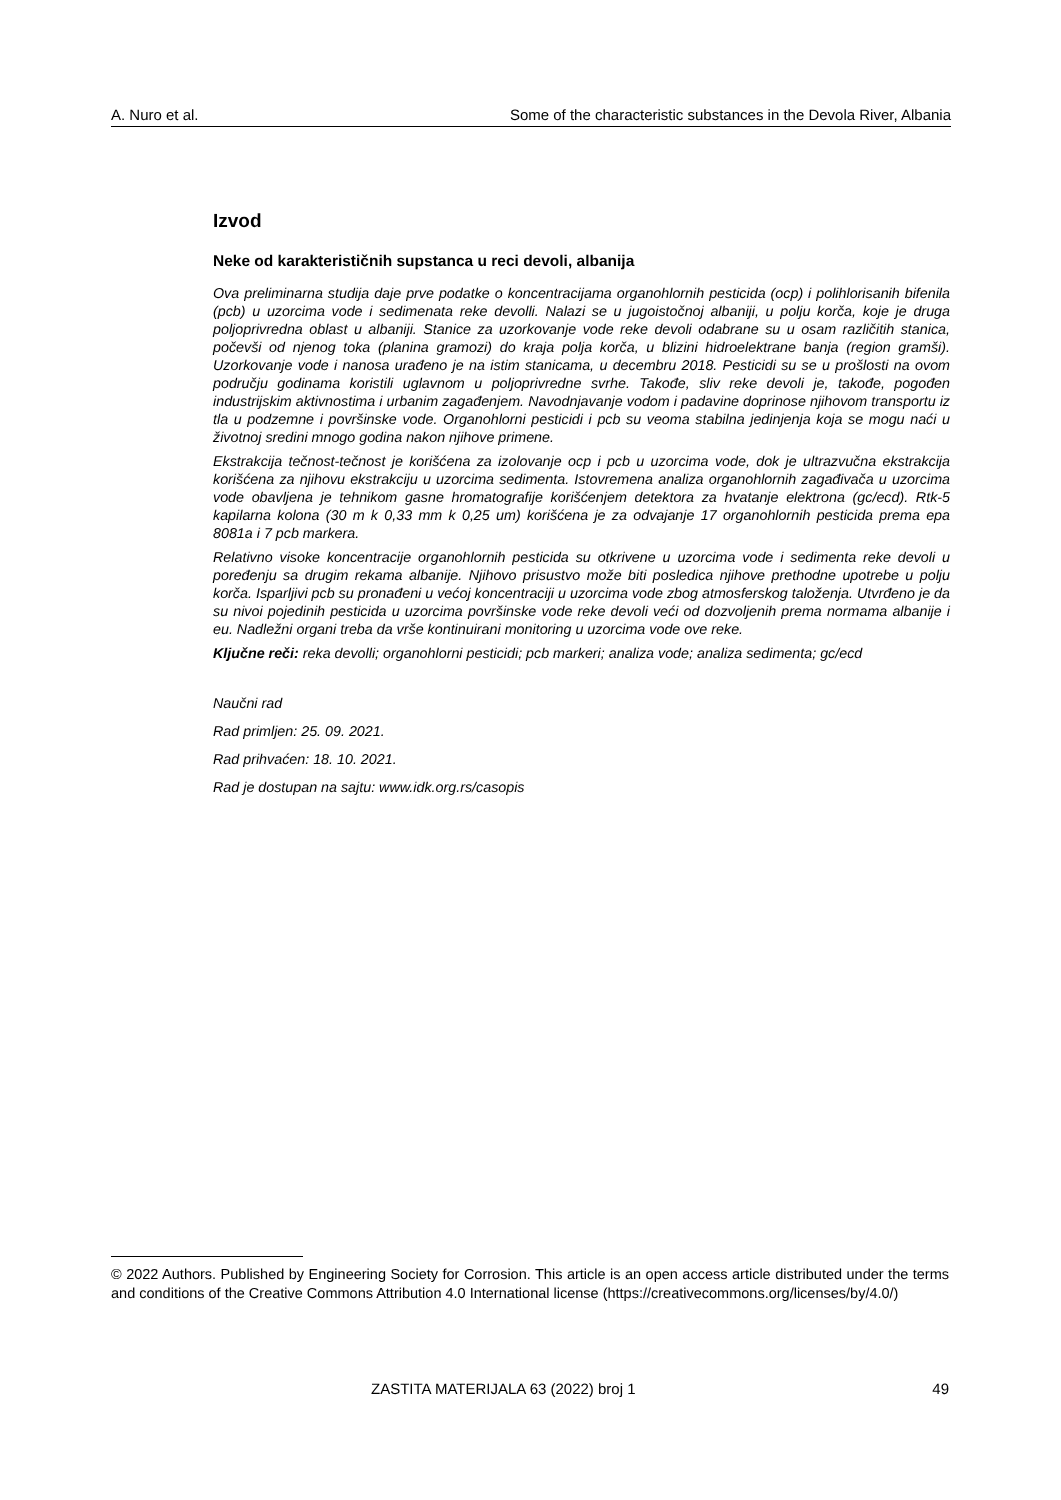A. Nuro et al. Some of the characteristic substances in the Devola River, Albania
Izvod
Neke od karakterističnih supstanca u reci devoli, albanija
Ova preliminarna studija daje prve podatke o koncentracijama organohlornih pesticida (ocp) i polihlorisanih bifenila (pcb) u uzorcima vode i sedimenata reke devolli. Nalazi se u jugoistočnoj albaniji, u polju korča, koje je druga poljoprivredna oblast u albaniji. Stanice za uzorkovanje vode reke devoli odabrane su u osam različitih stanica, počevši od njenog toka (planina gramozi) do kraja polja korča, u blizini hidroelektrane banja (region gramši). Uzorkovanje vode i nanosa urađeno je na istim stanicama, u decembru 2018. Pesticidi su se u prošlosti na ovom području godinama koristili uglavnom u poljoprivredne svrhe. Takođe, sliv reke devoli je, takođe, pogođen industrijskim aktivnostima i urbanim zagađenjem. Navodnjavanje vodom i padavine doprinose njihovom transportu iz tla u podzemne i površinske vode. Organohlorni pesticidi i pcb su veoma stabilna jedinjenja koja se mogu naći u životnoj sredini mnogo godina nakon njihove primene.
Ekstrakcija tečnost-tečnost je korišćena za izolovanje ocp i pcb u uzorcima vode, dok je ultrazvučna ekstrakcija korišćena za njihovu ekstrakciju u uzorcima sedimenta. Istovremena analiza organohlornih zagađivača u uzorcima vode obavljena je tehnikom gasne hromatografije korišćenjem detektora za hvatanje elektrona (gc/ecd). Rtk-5 kapilarna kolona (30 m k 0,33 mm k 0,25 um) korišćena je za odvajanje 17 organohlornih pesticida prema epa 8081a i 7 pcb markera.
Relativno visoke koncentracije organohlornih pesticida su otkrivene u uzorcima vode i sedimenta reke devoli u poređenju sa drugim rekama albanije. Njihovo prisustvo može biti posledica njihove prethodne upotrebe u polju korča. Isparljivi pcb su pronađeni u većoj koncentraciji u uzorcima vode zbog atmosferskog taloženja. Utvrđeno je da su nivoi pojedinih pesticida u uzorcima površinske vode reke devoli veći od dozvoljenih prema normama albanije i eu. Nadležni organi treba da vrše kontinuirani monitoring u uzorcima vode ove reke.
Ključne reči: reka devolli; organohlorni pesticidi; pcb markeri; analiza vode; analiza sedimenta; gc/ecd
Naučni rad
Rad primljen: 25. 09. 2021.
Rad prihvaćen: 18. 10. 2021.
Rad je dostupan na sajtu: www.idk.org.rs/casopis
© 2022 Authors. Published by Engineering Society for Corrosion. This article is an open access article distributed under the terms and conditions of the Creative Commons Attribution 4.0 International license (https://creativecommons.org/licenses/by/4.0/)
ZASTITA MATERIJALA 63 (2022) broj 1 49